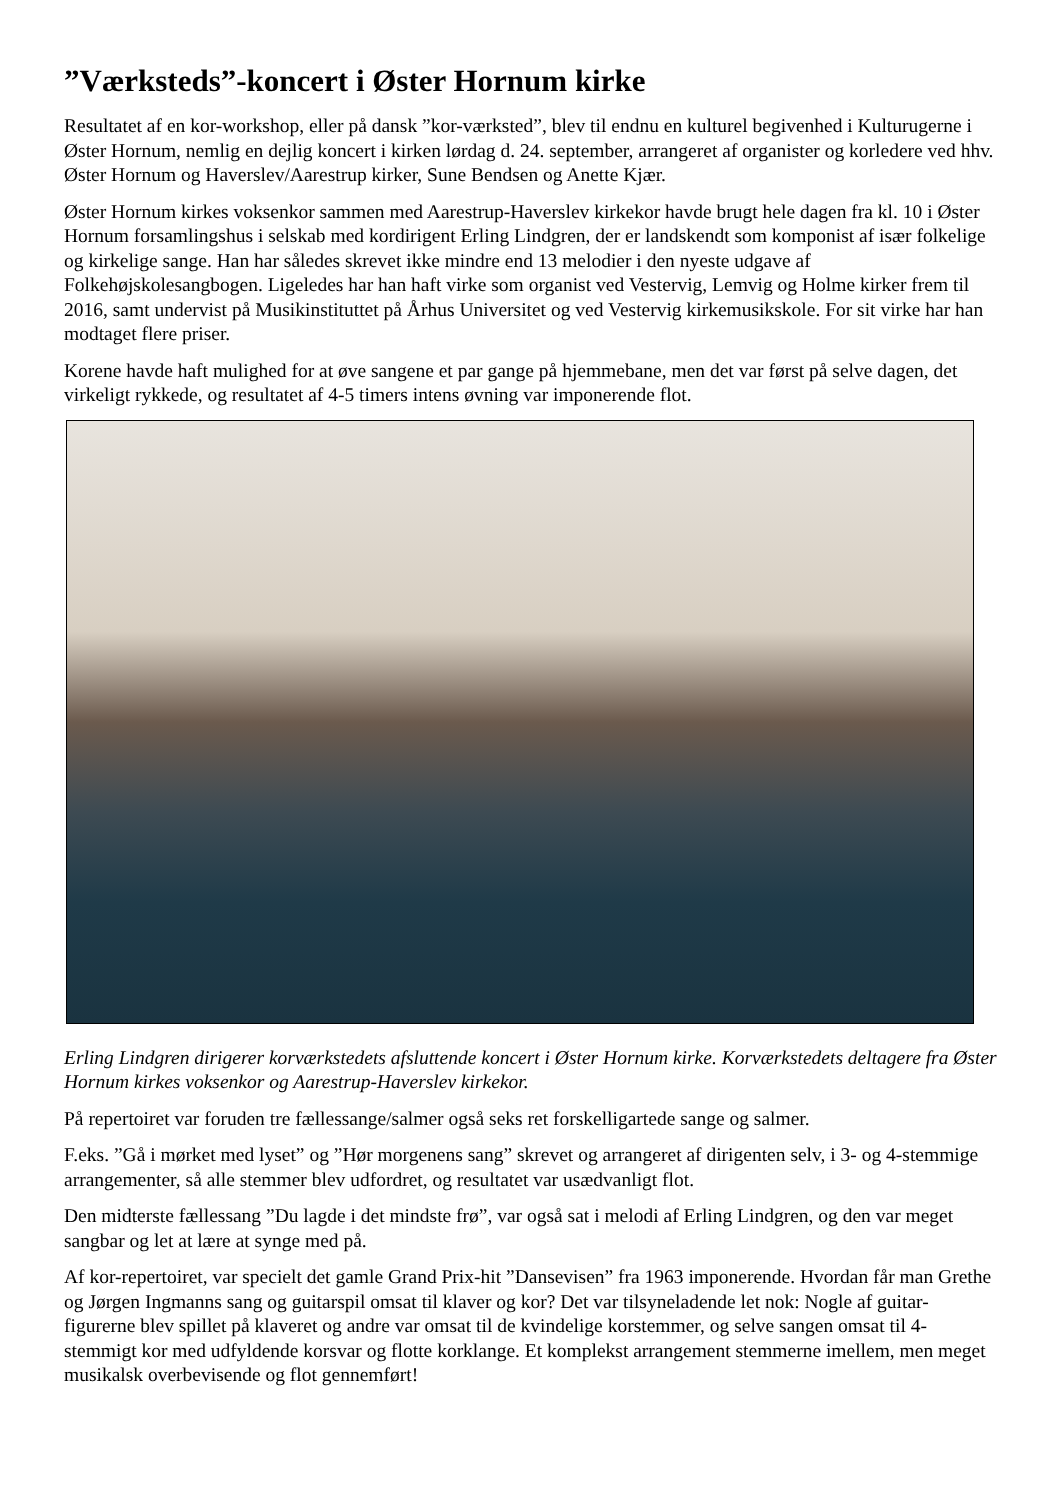”Værksteds”-koncert i Øster Hornum kirke
Resultatet af en kor-workshop, eller på dansk ”kor-værksted”, blev til endnu en kulturel begivenhed i Kulturugerne i Øster Hornum, nemlig en dejlig koncert i kirken lørdag d. 24. september, arrangeret af organister og korledere ved hhv. Øster Hornum og Haverslev/Aarestrup kirker, Sune Bendsen og Anette Kjær.
Øster Hornum kirkes voksenkor sammen med Aarestrup-Haverslev kirkekor havde brugt hele dagen fra kl. 10 i Øster Hornum forsamlingshus i selskab med kordirigent Erling Lindgren, der er landskendt som komponist af især folkelige og kirkelige sange. Han har således skrevet ikke mindre end 13 melodier i den nyeste udgave af Folkehøjskolesangbogen. Ligeledes har han haft virke som organist ved Vestervig, Lemvig og Holme kirker frem til 2016, samt undervist på Musikinstituttet på Århus Universitet og ved Vestervig kirkemusikskole. For sit virke har han modtaget flere priser.
Korene havde haft mulighed for at øve sangene et par gange på hjemmebane, men det var først på selve dagen, det virkeligt rykkede, og resultatet af 4-5 timers intens øvning var imponerende flot.
Erling Lindgren dirigerer korværkstedets afsluttende koncert i Øster Hornum kirke. Korværkstedets deltagere fra Øster Hornum kirkes voksenkor og Aarestrup-Haverslev kirkekor.
På repertoiret var foruden tre fællessange/salmer også seks ret forskelligartede sange og salmer.
F.eks. ”Gå i mørket med lyset” og ”Hør morgenens sang” skrevet og arrangeret af dirigenten selv, i 3- og 4-stemmige arrangementer, så alle stemmer blev udfordret, og resultatet var usædvanligt flot.
Den midterste fællessang ”Du lagde i det mindste frø”, var også sat i melodi af Erling Lindgren, og den var meget sangbar og let at lære at synge med på.
Af kor-repertoiret, var specielt det gamle Grand Prix-hit ”Dansevisen” fra 1963 imponerende. Hvordan får man Grethe og Jørgen Ingmanns sang og guitarspil omsat til klaver og kor? Det var tilsyneladende let nok: Nogle af guitar-figurerne blev spillet på klaveret og andre var omsat til de kvindelige korstemmer, og selve sangen omsat til 4-stemmigt kor med udfyldende korsvar og flotte korklange. Et komplekst arrangement stemmerne imellem, men meget musikalsk overbevisende og flot gennemført!